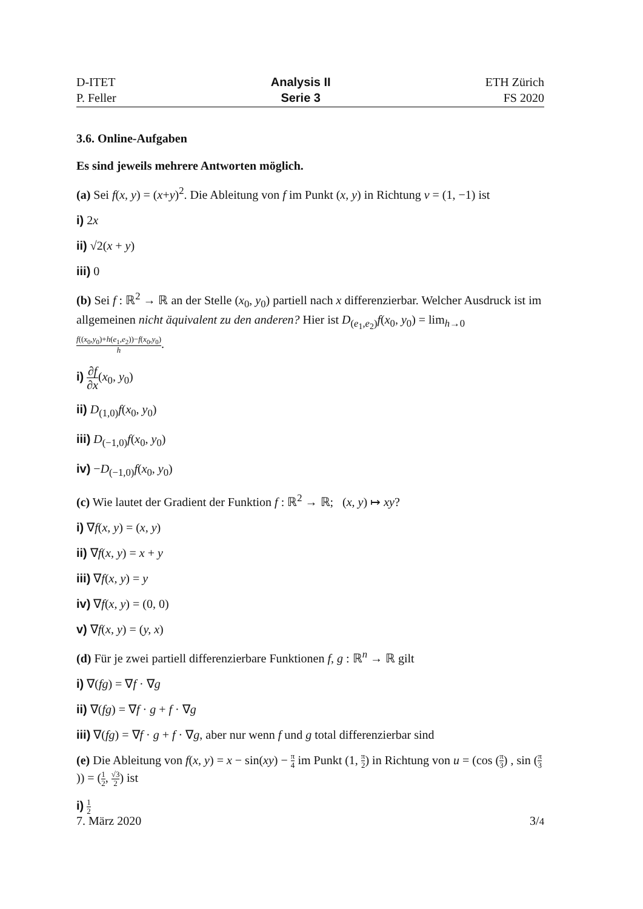D-ITET
P. Feller
Analysis II
Serie 3
ETH Zürich
FS 2020
3.6. Online-Aufgaben
Es sind jeweils mehrere Antworten möglich.
(a) Sei f(x, y) = (x+y)<sup>2</sup>. Die Ableitung von f im Punkt (x, y) in Richtung v = (1, −1) ist
i) 2x
ii) √2(x + y)
iii) 0
(b) Sei f : ℝ<sup>2</sup> → ℝ an der Stelle (x<sub>0</sub>, y<sub>0</sub>) partiell nach x differenzierbar. Welcher Ausdruck ist im allgemeinen nicht äquivalent zu den anderen? Hier ist D<sub>(e<sub>1</sub>,e<sub>2</sub>)</sub>f(x<sub>0</sub>, y<sub>0</sub>) = lim<sub>h→0</sub> f((x<sub>0</sub>,y<sub>0</sub>)+h(e<sub>1</sub>,e<sub>2</sub>))−f(x<sub>0</sub>,y<sub>0</sub>) h.
i) ∂f ∂x(x<sub>0</sub>, y<sub>0</sub>)
ii) D<sub>(1,0)</sub>f(x<sub>0</sub>, y<sub>0</sub>)
iii) D<sub>(−1,0)</sub>f(x<sub>0</sub>, y<sub>0</sub>)
iv) −D<sub>(−1,0)</sub>f(x<sub>0</sub>, y<sub>0</sub>)
(c) Wie lautet der Gradient der Funktion f : ℝ<sup>2</sup> → ℝ; (x, y) ↦ xy?
i) ∇f(x, y) = (x, y)
ii) ∇f(x, y) = x + y
iii) ∇f(x, y) = y
iv) ∇f(x, y) = (0, 0)
v) ∇f(x, y) = (y, x)
(d) Für je zwei partiell differenzierbare Funktionen f, g : ℝ<sup>n</sup> → ℝ gilt
i) ∇(fg) = ∇f · ∇g
ii) ∇(fg) = ∇f · g + f · ∇g
iii) ∇(fg) = ∇f · g + f · ∇g, aber nur wenn f und g total differenzierbar sind
(e) Die Ableitung von f(x, y) = x − sin(xy) − π 4 im Punkt (1, π 2) in Richtung von u = (cos (π 3) , sin (π 3)) = (1 2, √3 2) ist
i) 1 2
7. März 2020 3/4